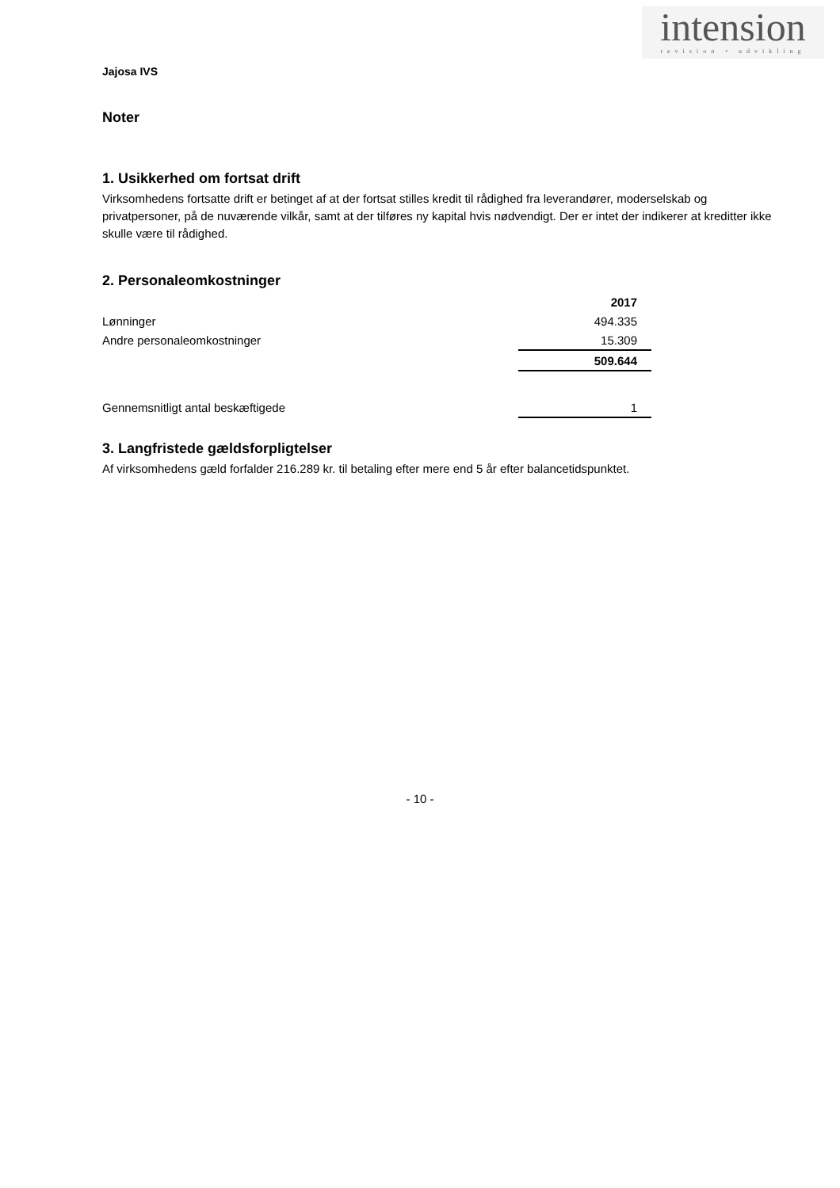intension
revision • udvikling
Jajosa IVS
Noter
1. Usikkerhed om fortsat drift
Virksomhedens fortsatte drift er betinget af at der fortsat stilles kredit til rådighed fra leverandører, moderselskab og privatpersoner, på de nuværende vilkår, samt at der tilføres ny kapital hvis nødvendigt. Der er intet der indikerer at kreditter ikke skulle være til rådighed.
2. Personaleomkostninger
| | 2017 |
| Lønninger | 494.335 |
| Andre personaleomkostninger | 15.309 |
| | 509.644 |
| Gennemsnitligt antal beskæftigede | 1 |
3. Langfristede gældsforpligtelser
Af virksomhedens gæld forfalder 216.289 kr. til betaling efter mere end 5 år efter balancetidspunktet.
- 10 -